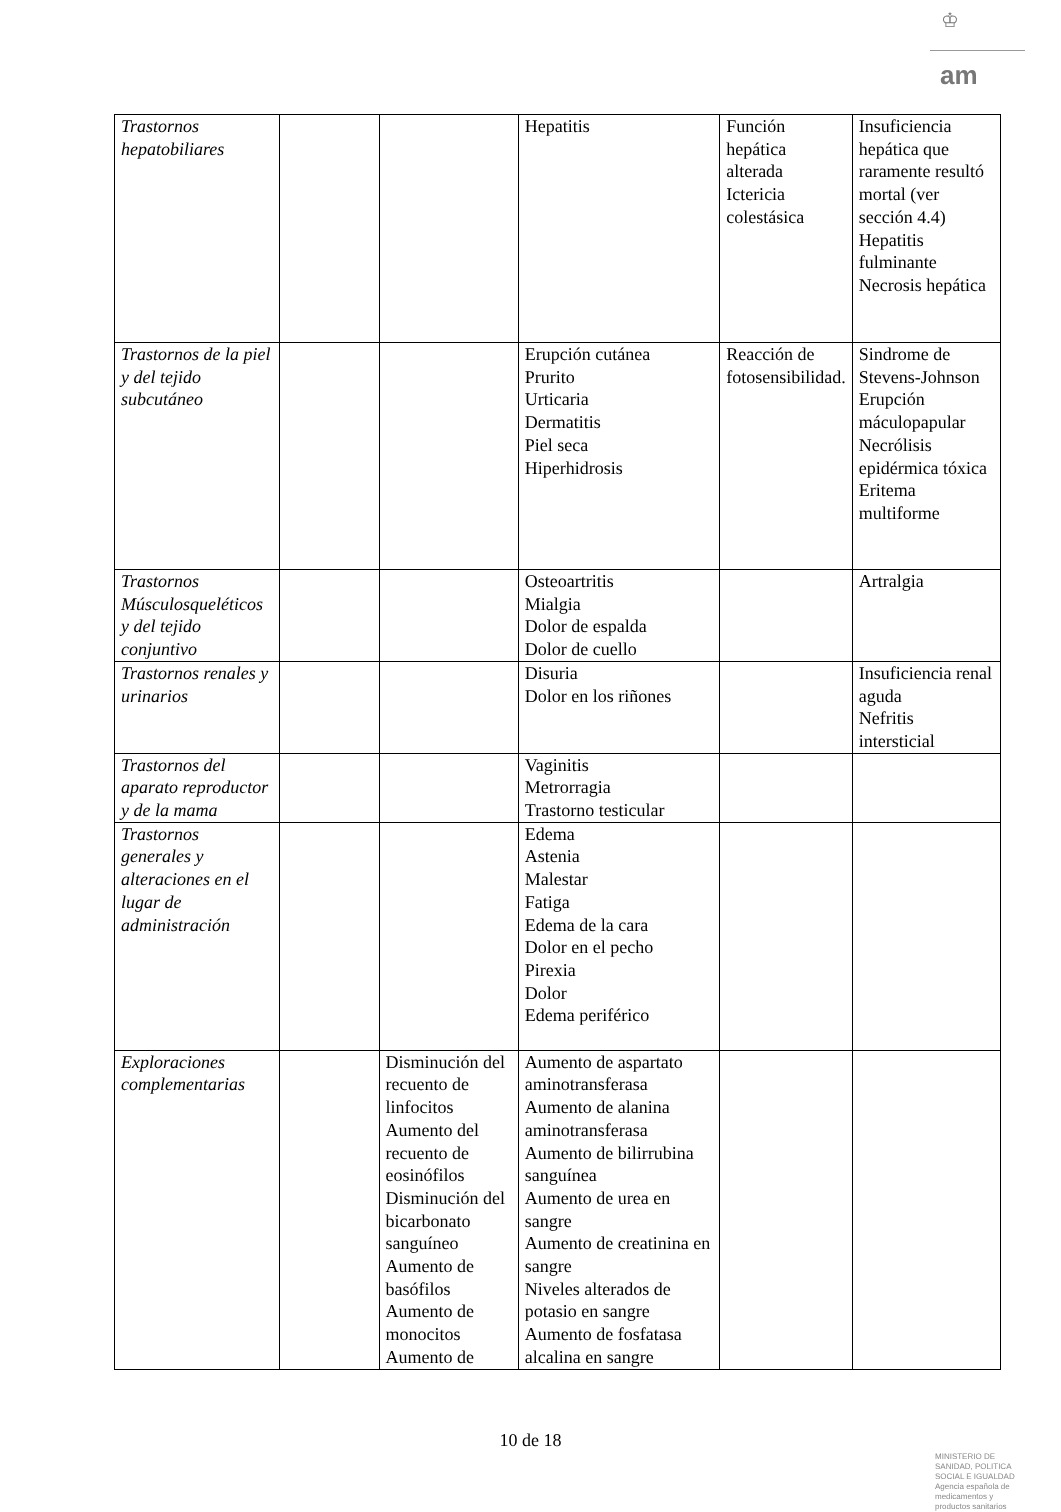♔
am
| Trastornos hepatobiliares | | | Hepatitis | Función hepática alterada Ictericia colestásica | Insuficiencia hepática que raramente resultó mortal (ver sección 4.4) Hepatitis fulminante Necrosis hepática |
| Trastornos de la piel y del tejido subcutáneo | | | Erupción cutánea Prurito Urticaria Dermatitis Piel seca Hiperhidrosis | Reacción de fotosensibilidad. | Sindrome de Stevens-Johnson Erupción máculopapular Necrólisis epidérmica tóxica Eritema multiforme |
| Trastornos Músculosqueléticos y del tejido conjuntivo | | | Osteoartritis Mialgia Dolor de espalda Dolor de cuello | | Artralgia |
| Trastornos renales y urinarios | | | Disuria Dolor en los riñones | | Insuficiencia renal aguda Nefritis intersticial |
| Trastornos del aparato reproductor y de la mama | | | Vaginitis Metrorragia Trastorno testicular | | |
| Trastornos generales y alteraciones en el lugar de administración | | | Edema Astenia Malestar Fatiga Edema de la cara Dolor en el pecho Pirexia Dolor Edema periférico | | |
| Exploraciones complementarias | | Disminución del recuento de linfocitos Aumento del recuento de eosinófilos Disminución del bicarbonato sanguíneo Aumento de basófilos Aumento de monocitos Aumento de | Aumento de aspartato aminotransferasa Aumento de alanina aminotransferasa Aumento de bilirrubina sanguínea Aumento de urea en sangre Aumento de creatinina en sangre Niveles alterados de potasio en sangre Aumento de fosfatasa alcalina en sangre | | |
10 de 18
MINISTERIO DE
SANIDAD, POLITICA
SOCIAL E IGUALDAD
Agencia española de
medicamentos y
productos sanitarios